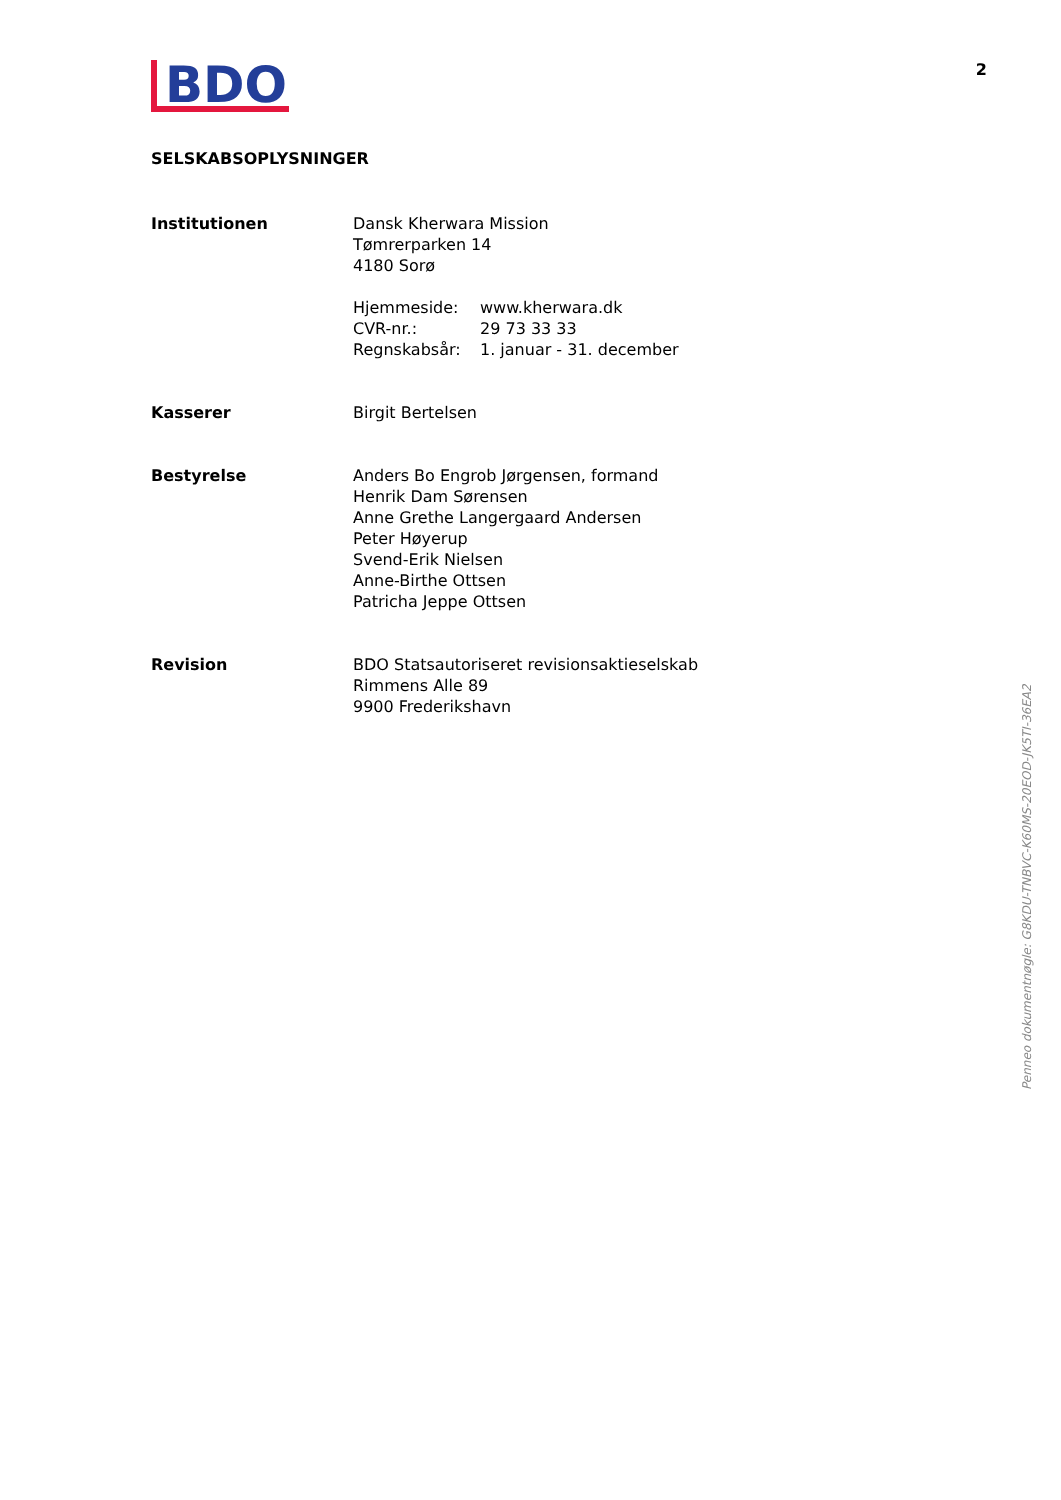BDO
2
SELSKABSOPLYSNINGER
Institutionen Dansk Kherwara Mission
Tømrerparken 14
4180 Sorø
Hjemmeside:
CVR-nr.:
Regnskabsår:
www.kherwara.dk
29 73 33 33
1. januar - 31. december
Kasserer Birgit Bertelsen
Bestyrelse Anders Bo Engrob Jørgensen, formand
Henrik Dam Sørensen
Anne Grethe Langergaard Andersen
Peter Høyerup
Svend-Erik Nielsen
Anne-Birthe Ottsen
Patricha Jeppe Ottsen
Revision BDO Statsautoriseret revisionsaktieselskab
Rimmens Alle 89
9900 Frederikshavn
Penneo dokumentnøgle: G8KDU-TNBVC-K60MS-20EOD-JK5TI-36EA2